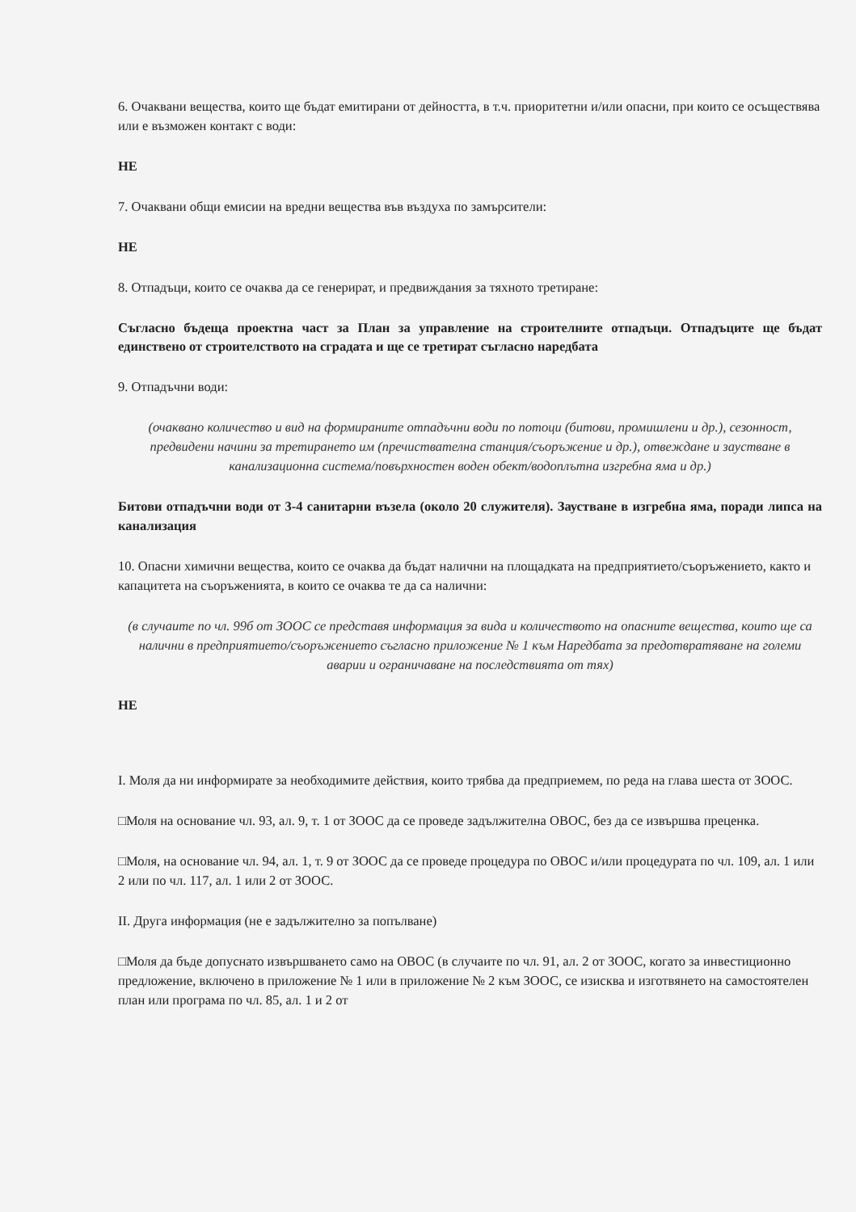6. Очаквани вещества, които ще бъдат емитирани от дейността, в т.ч. приоритетни и/или опасни, при които се осъществява или е възможен контакт с води:
НЕ
7. Очаквани общи емисии на вредни вещества във въздуха по замърсители:
НЕ
8. Отпадъци, които се очаква да се генерират, и предвиждания за тяхното третиране:
Съгласно бъдеща проектна част за План за управление на строителните отпадъци. Отпадъците ще бъдат единствено от строителството на сградата и ще се третират съгласно наредбата
9. Отпадъчни води:
(очаквано количество и вид на формираните отпадъчни води по потоци (битови, промишлени и др.), сезонност, предвидени начини за третирането им (пречиствателна станция/съоръжение и др.), отвеждане и заустване в канализационна система/повърхностен воден обект/водоплътна изгребна яма и др.)
Битови отпадъчни води от 3-4 санитарни възела (около 20 служителя). Заустване в изгребна яма, поради липса на канализация
10. Опасни химични вещества, които се очаква да бъдат налични на площадката на предприятието/съоръжението, както и капацитета на съоръженията, в които се очаква те да са налични:
(в случаите по чл. 99б от ЗООС се представя информация за вида и количеството на опасните вещества, които ще са налични в предприятието/съоръжението съгласно приложение № 1 към Наредбата за предотвратяване на големи аварии и ограничаване на последствията от тях)
НЕ
I. Моля да ни информирате за необходимите действия, които трябва да предприемем, по реда на глава шеста от ЗООС.
□Моля на основание чл. 93, ал. 9, т. 1 от ЗООС да се проведе задължителна ОВОС, без да се извършва преценка.
□Моля, на основание чл. 94, ал. 1, т. 9 от ЗООС да се проведе процедура по ОВОС и/или процедурата по чл. 109, ал. 1 или 2 или по чл. 117, ал. 1 или 2 от ЗООС.
II. Друга информация (не е задължително за попълване)
□Моля да бъде допуснато извършването само на ОВОС (в случаите по чл. 91, ал. 2 от ЗООС, когато за инвестиционно предложение, включено в приложение № 1 или в приложение № 2 към ЗООС, се изисква и изготвянето на самостоятелен план или програма по чл. 85, ал. 1 и 2 от